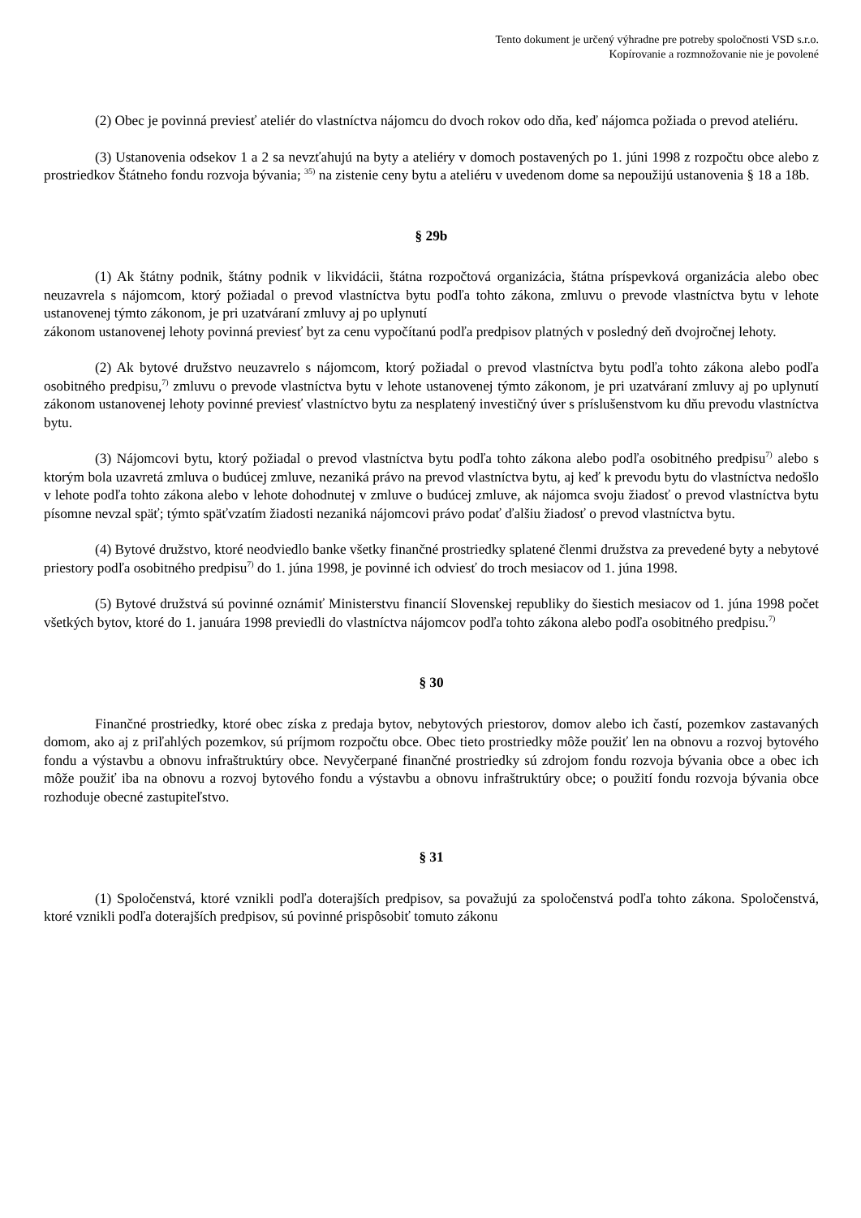Tento dokument je určený výhradne pre potreby spoločnosti VSD s.r.o.
Kopírovanie a rozmnožovanie nie je povolené
(2) Obec je povinná previesť ateliér do vlastníctva nájomcu do dvoch rokov odo dňa, keď nájomca požiada o prevod ateliéru.
(3) Ustanovenia odsekov 1 a 2 sa nevzťahujú na byty a ateliéry v domoch postavených po 1. júni 1998 z rozpočtu obce alebo z prostriedkov Štátneho fondu rozvoja bývania; <sup>35)</sup> na zistenie ceny bytu a ateliéru v uvedenom dome sa nepoužijú ustanovenia § 18 a 18b.
§ 29b
(1) Ak štátny podnik, štátny podnik v likvidácii, štátna rozpočtová organizácia, štátna príspevková organizácia alebo obec neuzavrela s nájomcom, ktorý požiadal o prevod vlastníctva bytu podľa tohto zákona, zmluvu o prevode vlastníctva bytu v lehote ustanovenej týmto zákonom, je pri uzatváraní zmluvy aj po uplynutí
zákonom ustanovenej lehoty povinná previesť byt za cenu vypočítanú podľa predpisov platných v posledný deň dvojročnej lehoty.
(2) Ak bytové družstvo neuzavrelo s nájomcom, ktorý požiadal o prevod vlastníctva bytu podľa tohto zákona alebo podľa osobitného predpisu,<sup>7)</sup> zmluvu o prevode vlastníctva bytu v lehote ustanovenej týmto zákonom, je pri uzatváraní zmluvy aj po uplynutí zákonom ustanovenej lehoty povinné previesť vlastníctvo bytu za nesplatený investičný úver s príslušenstvom ku dňu prevodu vlastníctva bytu.
(3) Nájomcovi bytu, ktorý požiadal o prevod vlastníctva bytu podľa tohto zákona alebo podľa osobitného predpisu<sup>7)</sup> alebo s ktorým bola uzavretá zmluva o budúcej zmluve, nezaniká právo na prevod vlastníctva bytu, aj keď k prevodu bytu do vlastníctva nedošlo v lehote podľa tohto zákona alebo v lehote dohodnutej v zmluve o budúcej zmluve, ak nájomca svoju žiadosť o prevod vlastníctva bytu písomne nevzal späť; týmto späťvzatím žiadosti nezaniká nájomcovi právo podať ďalšiu žiadosť o prevod vlastníctva bytu.
(4) Bytové družstvo, ktoré neodviedlo banke všetky finančné prostriedky splatené členmi družstva za prevedené byty a nebytové priestory podľa osobitného predpisu<sup>7)</sup> do 1. júna 1998, je povinné ich odviesť do troch mesiacov od 1. júna 1998.
(5) Bytové družstvá sú povinné oznámiť Ministerstvu financií Slovenskej republiky do šiestich mesiacov od 1. júna 1998 počet všetkých bytov, ktoré do 1. januára 1998 previedli do vlastníctva nájomcov podľa tohto zákona alebo podľa osobitného predpisu.<sup>7)</sup>
§ 30
Finančné prostriedky, ktoré obec získa z predaja bytov, nebytových priestorov, domov alebo ich častí, pozemkov zastavaných domom, ako aj z priľahlých pozemkov, sú príjmom rozpočtu obce. Obec tieto prostriedky môže použiť len na obnovu a rozvoj bytového fondu a výstavbu a obnovu infraštruktúry obce. Nevyčerpané finančné prostriedky sú zdrojom fondu rozvoja bývania obce a obec ich môže použiť iba na obnovu a rozvoj bytového fondu a výstavbu a obnovu infraštruktúry obce; o použití fondu rozvoja bývania obce rozhoduje obecné zastupiteľstvo.
§ 31
(1) Spoločenstvá, ktoré vznikli podľa doterajších predpisov, sa považujú za spoločenstvá podľa tohto zákona. Spoločenstvá, ktoré vznikli podľa doterajších predpisov, sú povinné prispôsobiť tomuto zákonu